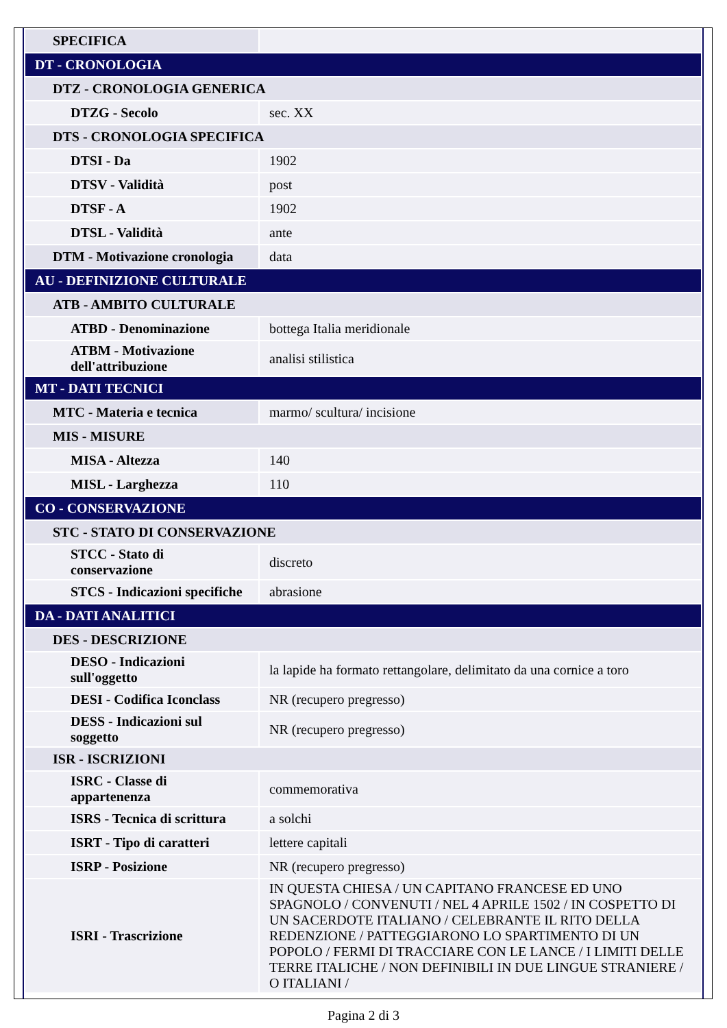| SPECIFICA | |
| DT - CRONOLOGIA | |
| DTZ - CRONOLOGIA GENERICA | |
| DTZG - Secolo | sec. XX |
| DTS - CRONOLOGIA SPECIFICA | |
| DTSI - Da | 1902 |
| DTSV - Validità | post |
| DTSF - A | 1902 |
| DTSL - Validità | ante |
| DTM - Motivazione cronologia | data |
| AU - DEFINIZIONE CULTURALE | |
| ATB - AMBITO CULTURALE | |
| ATBD - Denominazione | bottega Italia meridionale |
| ATBM - Motivazione dell'attribuzione | analisi stilistica |
| MT - DATI TECNICI | |
| MTC - Materia e tecnica | marmo/ scultura/ incisione |
| MIS - MISURE | |
| MISA - Altezza | 140 |
| MISL - Larghezza | 110 |
| CO - CONSERVAZIONE | |
| STC - STATO DI CONSERVAZIONE | |
| STCC - Stato di conservazione | discreto |
| STCS - Indicazioni specifiche | abrasione |
| DA - DATI ANALITICI | |
| DES - DESCRIZIONE | |
| DESO - Indicazioni sull'oggetto | la lapide ha formato rettangolare, delimitato da una cornice a toro |
| DESI - Codifica Iconclass | NR (recupero pregresso) |
| DESS - Indicazioni sul soggetto | NR (recupero pregresso) |
| ISR - ISCRIZIONI | |
| ISRC - Classe di appartenenza | commemorativa |
| ISRS - Tecnica di scrittura | a solchi |
| ISRT - Tipo di caratteri | lettere capitali |
| ISRP - Posizione | NR (recupero pregresso) |
| ISRI - Trascrizione | IN QUESTA CHIESA / UN CAPITANO FRANCESE ED UNO SPAGNOLO / CONVENUTI / NEL 4 APRILE 1502 / IN COSPETTO DI UN SACERDOTE ITALIANO / CELEBRANTE IL RITO DELLA REDENZIONE / PATTEGGIARONO LO SPARTIMENTO DI UN POPOLO / FERMI DI TRACCIARE CON LE LANCE / I LIMITI DELLE TERRE ITALICHE / NON DEFINIBILI IN DUE LINGUE STRANIERE / O ITALIANI / |
Pagina 2 di 3